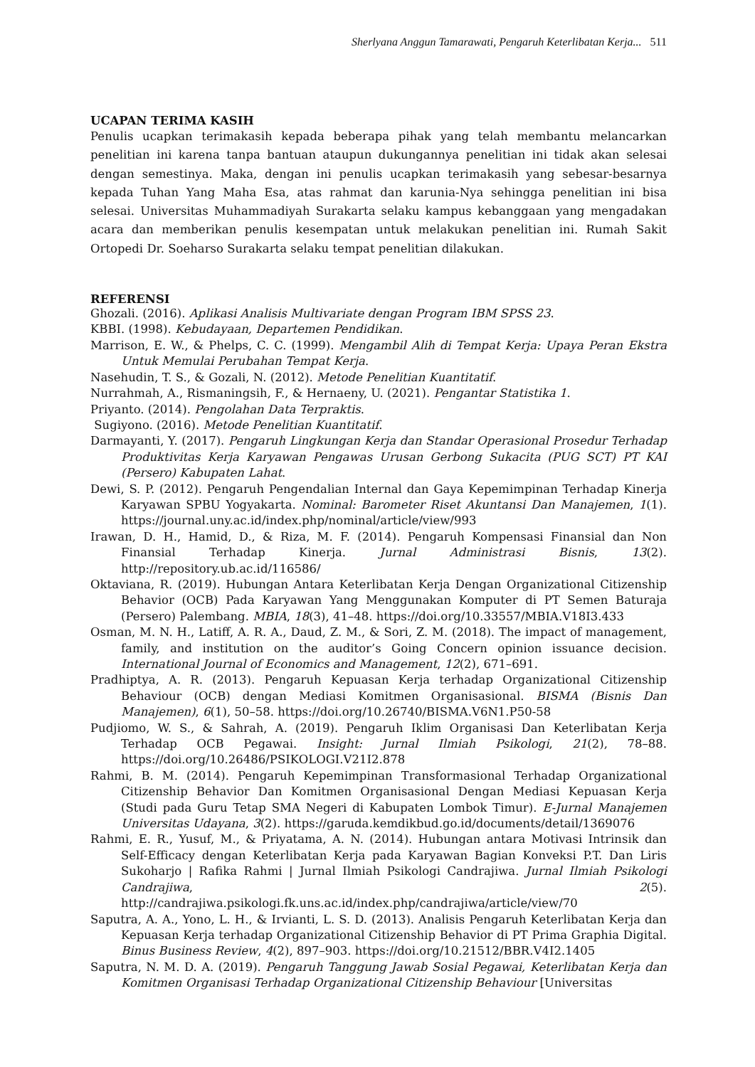Sherlyana Anggun Tamarawati, Pengaruh Keterlibatan Kerja... 511
UCAPAN TERIMA KASIH
Penulis ucapkan terimakasih kepada beberapa pihak yang telah membantu melancarkan penelitian ini karena tanpa bantuan ataupun dukungannya penelitian ini tidak akan selesai dengan semestinya. Maka, dengan ini penulis ucapkan terimakasih yang sebesar-besarnya kepada Tuhan Yang Maha Esa, atas rahmat dan karunia-Nya sehingga penelitian ini bisa selesai. Universitas Muhammadiyah Surakarta selaku kampus kebanggaan yang mengadakan acara dan memberikan penulis kesempatan untuk melakukan penelitian ini. Rumah Sakit Ortopedi Dr. Soeharso Surakarta selaku tempat penelitian dilakukan.
REFERENSI
Ghozali. (2016). Aplikasi Analisis Multivariate dengan Program IBM SPSS 23.
KBBI. (1998). Kebudayaan, Departemen Pendidikan.
Marrison, E. W., & Phelps, C. C. (1999). Mengambil Alih di Tempat Kerja: Upaya Peran Ekstra Untuk Memulai Perubahan Tempat Kerja.
Nasehudin, T. S., & Gozali, N. (2012). Metode Penelitian Kuantitatif.
Nurrahmah, A., Rismaningsih, F., & Hernaeny, U. (2021). Pengantar Statistika 1.
Priyanto. (2014). Pengolahan Data Terpraktis.
Sugiyono. (2016). Metode Penelitian Kuantitatif.
Darmayanti, Y. (2017). Pengaruh Lingkungan Kerja dan Standar Operasional Prosedur Terhadap Produktivitas Kerja Karyawan Pengawas Urusan Gerbong Sukacita (PUG SCT) PT KAI (Persero) Kabupaten Lahat.
Dewi, S. P. (2012). Pengaruh Pengendalian Internal dan Gaya Kepemimpinan Terhadap Kinerja Karyawan SPBU Yogyakarta. Nominal: Barometer Riset Akuntansi Dan Manajemen, 1(1). https://journal.uny.ac.id/index.php/nominal/article/view/993
Irawan, D. H., Hamid, D., & Riza, M. F. (2014). Pengaruh Kompensasi Finansial dan Non Finansial Terhadap Kinerja. Jurnal Administrasi Bisnis, 13(2). http://repository.ub.ac.id/116586/
Oktaviana, R. (2019). Hubungan Antara Keterlibatan Kerja Dengan Organizational Citizenship Behavior (OCB) Pada Karyawan Yang Menggunakan Komputer di PT Semen Baturaja (Persero) Palembang. MBIA, 18(3), 41–48. https://doi.org/10.33557/MBIA.V18I3.433
Osman, M. N. H., Latiff, A. R. A., Daud, Z. M., & Sori, Z. M. (2018). The impact of management, family, and institution on the auditor’s Going Concern opinion issuance decision. International Journal of Economics and Management, 12(2), 671–691.
Pradhiptya, A. R. (2013). Pengaruh Kepuasan Kerja terhadap Organizational Citizenship Behaviour (OCB) dengan Mediasi Komitmen Organisasional. BISMA (Bisnis Dan Manajemen), 6(1), 50–58. https://doi.org/10.26740/BISMA.V6N1.P50-58
Pudjiomo, W. S., & Sahrah, A. (2019). Pengaruh Iklim Organisasi Dan Keterlibatan Kerja Terhadap OCB Pegawai. Insight: Jurnal Ilmiah Psikologi, 21(2), 78–88. https://doi.org/10.26486/PSIKOLOGI.V21I2.878
Rahmi, B. M. (2014). Pengaruh Kepemimpinan Transformasional Terhadap Organizational Citizenship Behavior Dan Komitmen Organisasional Dengan Mediasi Kepuasan Kerja (Studi pada Guru Tetap SMA Negeri di Kabupaten Lombok Timur). E-Jurnal Manajemen Universitas Udayana, 3(2). https://garuda.kemdikbud.go.id/documents/detail/1369076
Rahmi, E. R., Yusuf, M., & Priyatama, A. N. (2014). Hubungan antara Motivasi Intrinsik dan Self-Efficacy dengan Keterlibatan Kerja pada Karyawan Bagian Konveksi P.T. Dan Liris Sukoharjo | Rafika Rahmi | Jurnal Ilmiah Psikologi Candrajiwa. Jurnal Ilmiah Psikologi Candrajiwa, 2(5). http://candrajiwa.psikologi.fk.uns.ac.id/index.php/candrajiwa/article/view/70
Saputra, A. A., Yono, L. H., & Irvianti, L. S. D. (2013). Analisis Pengaruh Keterlibatan Kerja dan Kepuasan Kerja terhadap Organizational Citizenship Behavior di PT Prima Graphia Digital. Binus Business Review, 4(2), 897–903. https://doi.org/10.21512/BBR.V4I2.1405
Saputra, N. M. D. A. (2019). Pengaruh Tanggung Jawab Sosial Pegawai, Keterlibatan Kerja dan Komitmen Organisasi Terhadap Organizational Citizenship Behaviour [Universitas